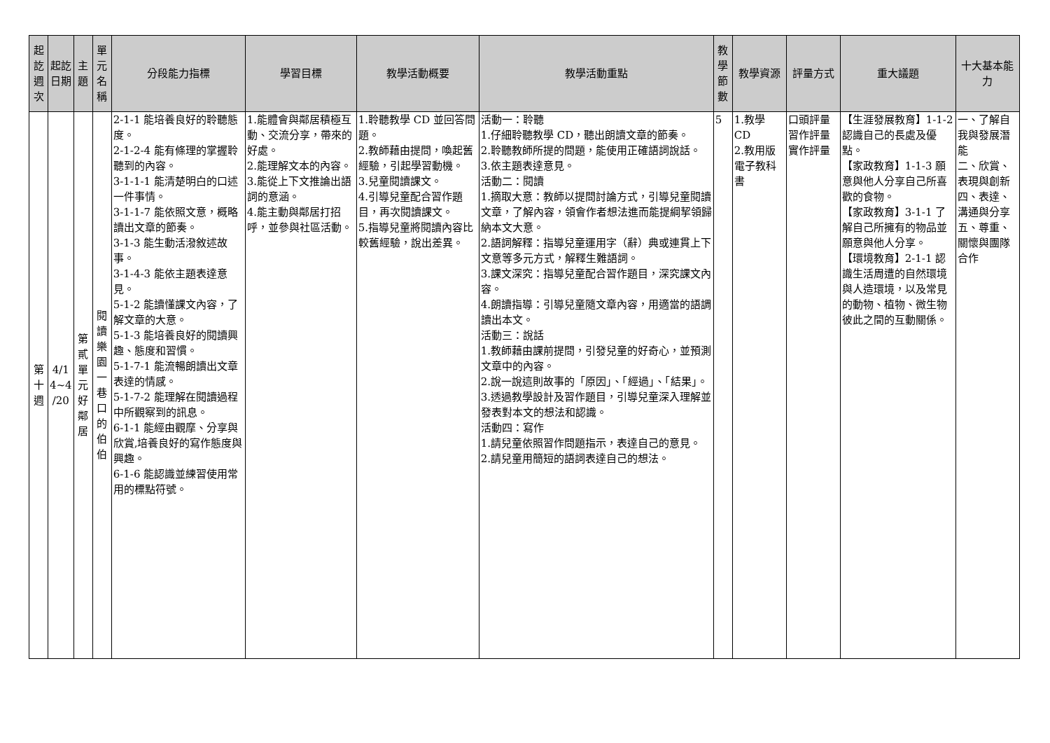| 起訖週次 | 起訖日期 | 主題 | 單元名稱 | 分段能力指標 | 學習目標 | 教學活動概要 | 教學活動重點 | 教學節數 | 教學資源 | 評量方式 | 重大議題 | 十大基本能力 |
| --- | --- | --- | --- | --- | --- | --- | --- | --- | --- | --- | --- | --- |
| 第十週 | 4/1 4~4 /20 | 第貳單元好鄰居 | 閱讀樂園一巷口的伯伯 | 2-1-1 能培養良好的聆聽態度。 2-1-2-4 能有條理的掌握聆聽到的內容。 3-1-1-1 能清楚明白的口述一件事情。 3-1-1-7 能依照文意，概略讀出文章的節奏。 3-1-3 能生動活潑敘述故事。 3-1-4-3 能依主題表達意見。 5-1-2 能讀懂課文內容，了解文章的大意。 5-1-3 能培養良好的閱讀興趣、態度和習慣。 5-1-7-1 能流暢朗讀出文章表達的情感。 5-1-7-2 能理解在閱讀過程中所觀察到的訊息。 6-1-1 能經由觀摩、分享與欣賞,培養良好的寫作態度與興趣。 6-1-6 能認識並練習使用常用的標點符號。 | 1.能體會與鄰居積極互動、交流分享，帶來的好處。 2.能理解文本的內容。 3.能從上下文推論出語詞的意涵。 4.能主動與鄰居打招呼，並參與社區活動。 | 1.聆聽教學 CD 並回答問題。 2.教師藉由提問，喚起舊經驗，引起學習動機。 3.兒童閱讀課文。 4.引導兒童配合習作題目，再次閱讀課文。 5.指導兒童將閱讀內容比較舊經驗，說出差異。 | 活動一：聆聽 1.仔細聆聽教學 CD，聽出朗讀文章的節奏。 2.聆聽教師所提的問題，能使用正確語詞說話。 3.依主題表達意見。 活動二：閱讀 1.摘取大意：教師以提問討論方式，引導兒童閱讀文章，了解內容，領會作者想法進而能提綱挈領歸納本文大意。 2.語詞解釋：指導兒童運用字（辭）典或連貫上下文意等多元方式，解釋生難語詞。 3.課文深究：指導兒童配合習作題目，深究課文內容。 4.朗讀指導：引導兒童隨文章內容，用適當的語調讀出本文。 活動三：說話 1.教師藉由課前提問，引發兒童的好奇心，並預測文章中的內容。 2.說一說這則故事的「原因」、「經過」、「結果」。 3.透過教學設計及習作題目，引導兒童深入理解並發表對本文的想法和認識。 活動四：寫作 1.請兒童依照習作問題指示，表達自己的意見。 2.請兒童用簡短的語詞表達自己的想法。 | 5 | 1.教學 CD 2.教用版電子教科書 | 口頭評量 習作評量 實作評量 | 【生涯發展教育】1-1-2 認識自己的長處及優點。 【家政教育】1-1-3 願意與他人分享自己所喜歡的食物。 【家政教育】3-1-1 了解自己所擁有的物品並願意與他人分享。 【環境教育】2-1-1 認識生活周遭的自然環境與人造環境，以及常見的動物、植物、微生物彼此之間的互動關係。 | 一、了解自我與發展潛能 二、欣賞、表現與創新 四、表達、溝通與分享 五、尊重、關懷與團隊合作 |